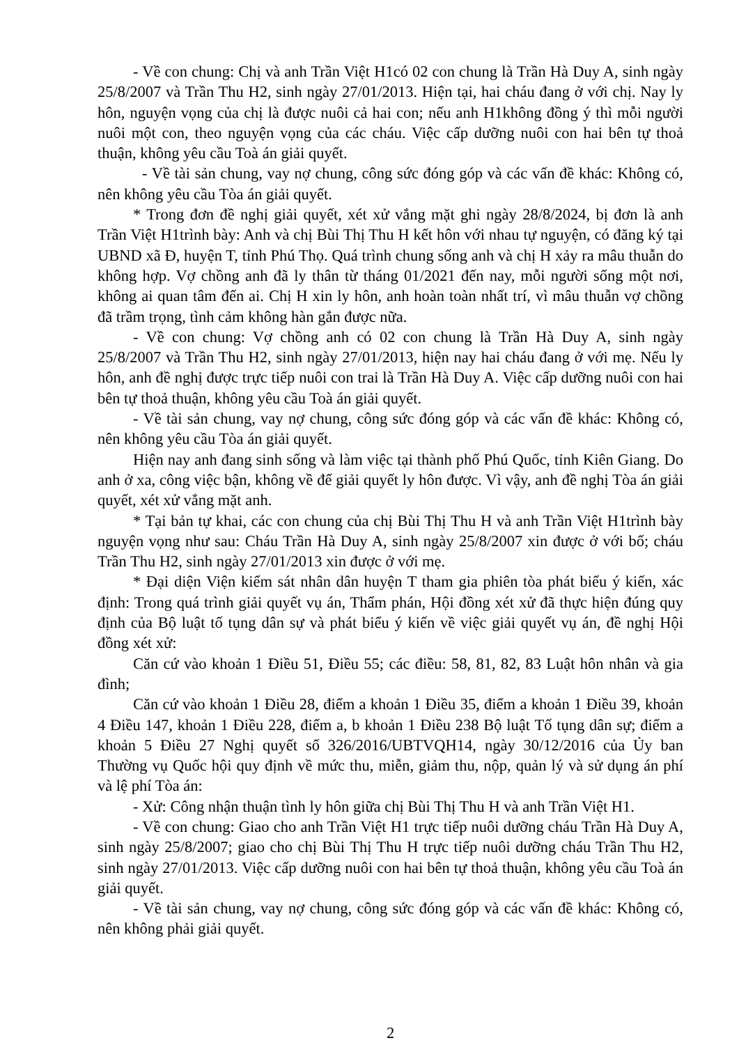- Về con chung: Chị và anh Trần Việt H1có 02 con chung là Trần Hà Duy A, sinh ngày 25/8/2007 và Trần Thu H2, sinh ngày 27/01/2013. Hiện tại, hai cháu đang ở với chị. Nay ly hôn, nguyện vọng của chị là được nuôi cả hai con; nếu anh H1không đồng ý thì mỗi người nuôi một con, theo nguyện vọng của các cháu. Việc cấp dưỡng nuôi con hai bên tự thoả thuận, không yêu cầu Toà án giải quyết.
- Về tài sản chung, vay nợ chung, công sức đóng góp và các vấn đề khác: Không có, nên không yêu cầu Tòa án giải quyết.
* Trong đơn đề nghị giải quyết, xét xử vắng mặt ghi ngày 28/8/2024, bị đơn là anh Trần Việt H1trình bày: Anh và chị Bùi Thị Thu H kết hôn với nhau tự nguyện, có đăng ký tại UBND xã Đ, huyện T, tỉnh Phú Thọ. Quá trình chung sống anh và chị H xảy ra mâu thuẫn do không hợp. Vợ chồng anh đã ly thân từ tháng 01/2021 đến nay, mỗi người sống một nơi, không ai quan tâm đến ai. Chị H xin ly hôn, anh hoàn toàn nhất trí, vì mâu thuẫn vợ chồng đã trầm trọng, tình cảm không hàn gắn được nữa.
- Về con chung: Vợ chồng anh có 02 con chung là Trần Hà Duy A, sinh ngày 25/8/2007 và Trần Thu H2, sinh ngày 27/01/2013, hiện nay hai cháu đang ở với mẹ. Nếu ly hôn, anh đề nghị được trực tiếp nuôi con trai là Trần Hà Duy A. Việc cấp dưỡng nuôi con hai bên tự thoả thuận, không yêu cầu Toà án giải quyết.
- Về tài sản chung, vay nợ chung, công sức đóng góp và các vấn đề khác: Không có, nên không yêu cầu Tòa án giải quyết.
Hiện nay anh đang sinh sống và làm việc tại thành phố Phú Quốc, tỉnh Kiên Giang. Do anh ở xa, công việc bận, không về để giải quyết ly hôn được. Vì vậy, anh đề nghị Tòa án giải quyết, xét xử vắng mặt anh.
* Tại bản tự khai, các con chung của chị Bùi Thị Thu H và anh Trần Việt H1trình bày nguyện vọng như sau: Cháu Trần Hà Duy A, sinh ngày 25/8/2007 xin được ở với bố; cháu Trần Thu H2, sinh ngày 27/01/2013 xin được ở với mẹ.
* Đại diện Viện kiểm sát nhân dân huyện T tham gia phiên tòa phát biểu ý kiến, xác định: Trong quá trình giải quyết vụ án, Thẩm phán, Hội đồng xét xử đã thực hiện đúng quy định của Bộ luật tố tụng dân sự và phát biểu ý kiến về việc giải quyết vụ án, đề nghị Hội đồng xét xử:
Căn cứ vào khoản 1 Điều 51, Điều 55; các điều: 58, 81, 82, 83 Luật hôn nhân và gia đình;
Căn cứ vào khoản 1 Điều 28, điểm a khoản 1 Điều 35, điểm a khoản 1 Điều 39, khoản 4 Điều 147, khoản 1 Điều 228, điểm a, b khoản 1 Điều 238 Bộ luật Tố tụng dân sự; điểm a khoản 5 Điều 27 Nghị quyết số 326/2016/UBTVQH14, ngày 30/12/2016 của Ủy ban Thường vụ Quốc hội quy định về mức thu, miễn, giảm thu, nộp, quản lý và sử dụng án phí và lệ phí Tòa án:
- Xử: Công nhận thuận tình ly hôn giữa chị Bùi Thị Thu H và anh Trần Việt H1.
- Về con chung: Giao cho anh Trần Việt H1 trực tiếp nuôi dưỡng cháu Trần Hà Duy A, sinh ngày 25/8/2007; giao cho chị Bùi Thị Thu H trực tiếp nuôi dưỡng cháu Trần Thu H2, sinh ngày 27/01/2013. Việc cấp dưỡng nuôi con hai bên tự thoả thuận, không yêu cầu Toà án giải quyết.
- Về tài sản chung, vay nợ chung, công sức đóng góp và các vấn đề khác: Không có, nên không phải giải quyết.
2